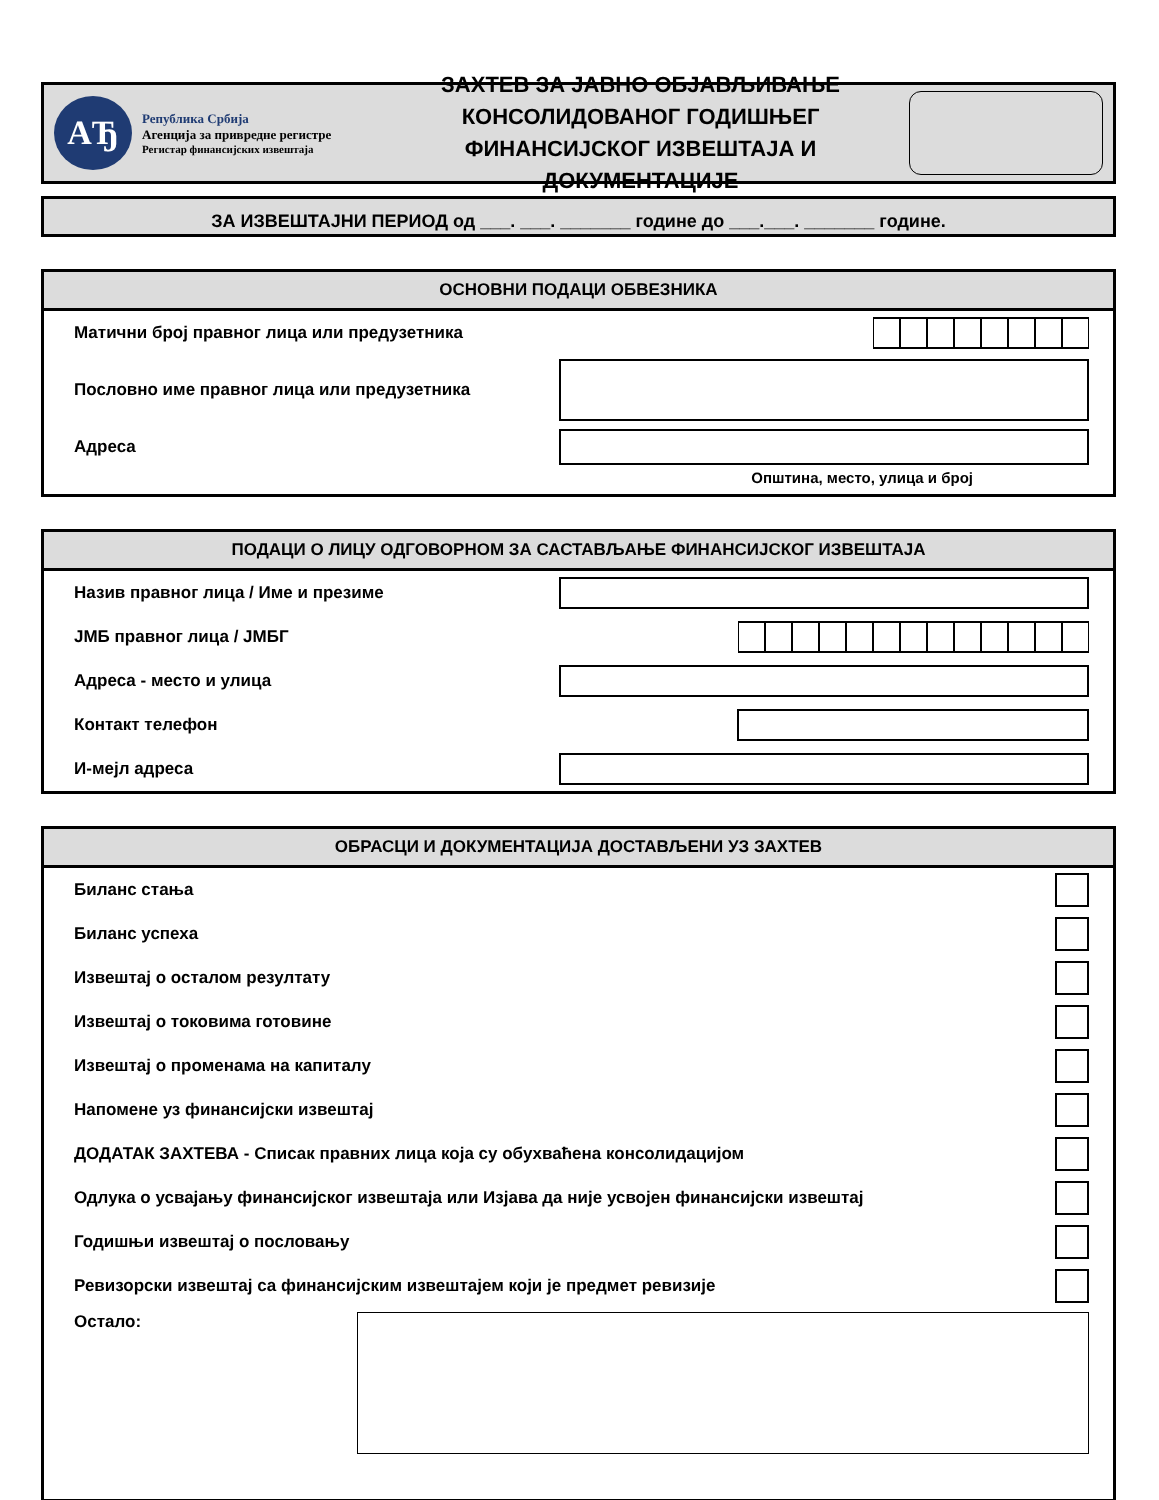АЂ
Република Србија
Агенција за привредне регистре
Регистар финансијских извештаја
ЗАХТЕВ ЗА ЈАВНО ОБЈАВЉИВАЊЕ
КОНСОЛИДОВАНОГ ГОДИШЊЕГ
ФИНАНСИЈСКОГ ИЗВЕШТАЈА И ДОКУМЕНТАЦИЈЕ
ЗА ИЗВЕШТАЈНИ ПЕРИОД од ___. ___. _______ године до ___.___. _______ године.
ОСНОВНИ ПОДАЦИ ОБВЕЗНИКА
Матични број правног лица или предузетника
Пословно име правног лица или предузетника
Адреса
Општина, место, улица и број
ПОДАЦИ О ЛИЦУ ОДГОВОРНОМ ЗА САСТАВЉАЊЕ ФИНАНСИЈСКОГ ИЗВЕШТАЈА
Назив правног лица / Име и презиме
ЈМБ правног лица / ЈМБГ
Адреса - место и улица
Контакт телефон
И-мејл адреса
ОБРАСЦИ И ДОКУМЕНТАЦИЈА ДОСТАВЉЕНИ УЗ ЗАХТЕВ
Биланс стања
Биланс успеха
Извештај о осталом резултату
Извештај о токовима готовине
Извештај о променама на капиталу
Напомене уз финансијски извештај
ДОДАТАК ЗАХТЕВА - Списак правних лица која су обухваћена консолидацијом
Одлука о усвајању финансијског извештаја или Изјава да није усвојен финансијски извештај
Годишњи извештај о пословању
Ревизорски извештај са финансијским извештајем који је предмет ревизије
Остало: